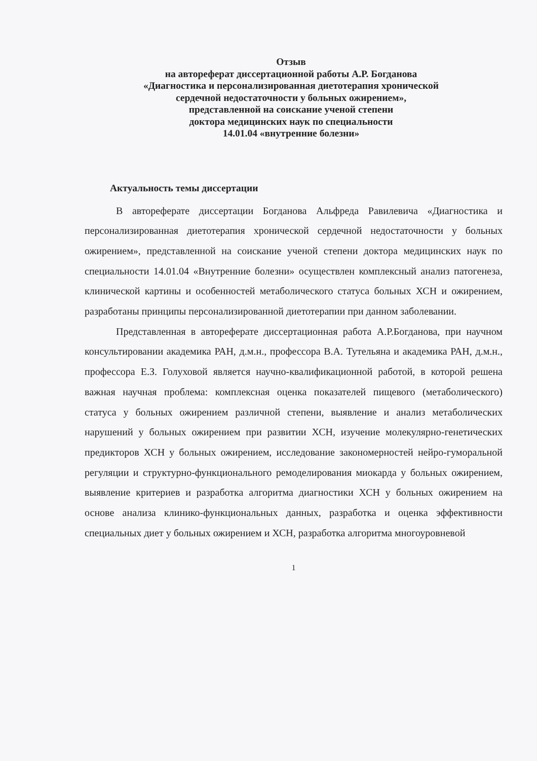Отзыв
на автореферат диссертационной работы А.Р. Богданова
«Диагностика и персонализированная диетотерапия хронической
сердечной недостаточности у больных ожирением»,
представленной на соискание ученой степени
доктора медицинских наук по специальности
14.01.04 «внутренние болезни»
Актуальность темы диссертации
В автореферате диссертации Богданова Альфреда Равилевича «Диагностика и персонализированная диетотерапия хронической сердечной недостаточности у больных ожирением», представленной на соискание ученой степени доктора медицинских наук по специальности 14.01.04 «Внутренние болезни» осуществлен комплексный анализ патогенеза, клинической картины и особенностей метаболического статуса больных ХСН и ожирением, разработаны принципы персонализированной диетотерапии при данном заболевании.
Представленная в автореферате диссертационная работа А.Р.Богданова, при научном консультировании академика РАН, д.м.н., профессора В.А. Тутельяна и академика РАН, д.м.н., профессора Е.З. Голуховой является научно-квалификационной работой, в которой решена важная научная проблема: комплексная оценка показателей пищевого (метаболического) статуса у больных ожирением различной степени, выявление и анализ метаболических нарушений у больных ожирением при развитии ХСН, изучение молекулярно-генетических предикторов ХСН у больных ожирением, исследование закономерностей нейро-гуморальной регуляции и структурно-функционального ремоделирования миокарда у больных ожирением, выявление критериев и разработка алгоритма диагностики ХСН у больных ожирением на основе анализа клинико-функциональных данных, разработка и оценка эффективности специальных диет у больных ожирением и ХСН, разработка алгоритма многоуровневой
1